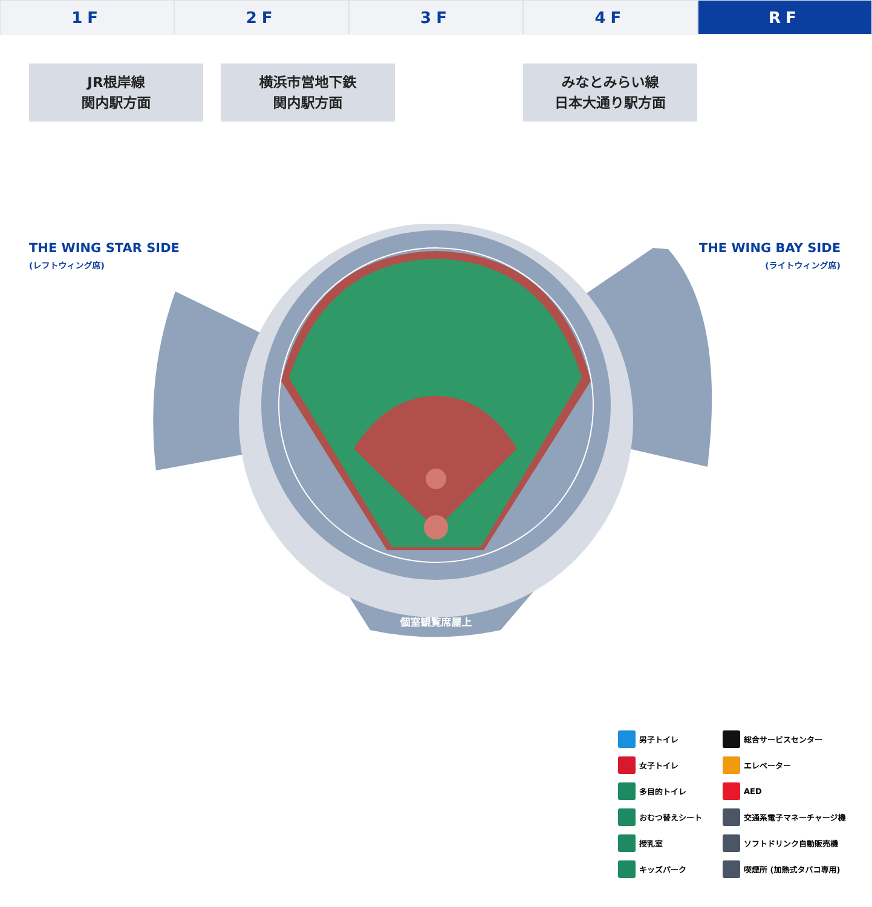1F 2F 3F 4F RF
JR根岸線
関内駅方面
横浜市営地下鉄
関内駅方面
みなとみらい線
日本大通り駅方面
THE WING STAR SIDE
(レフトウィング席)
THE WING BAY SIDE
(ライトウィング席)
個室観覧席屋上
男子トイレ
総合サービスセンター
女子トイレ
エレベーター
多目的トイレ
AED
おむつ替えシート
交通系電子マネーチャージ機
授乳室
ソフトドリンク自動販売機
キッズパーク
喫煙所 (加熱式タバコ専用)